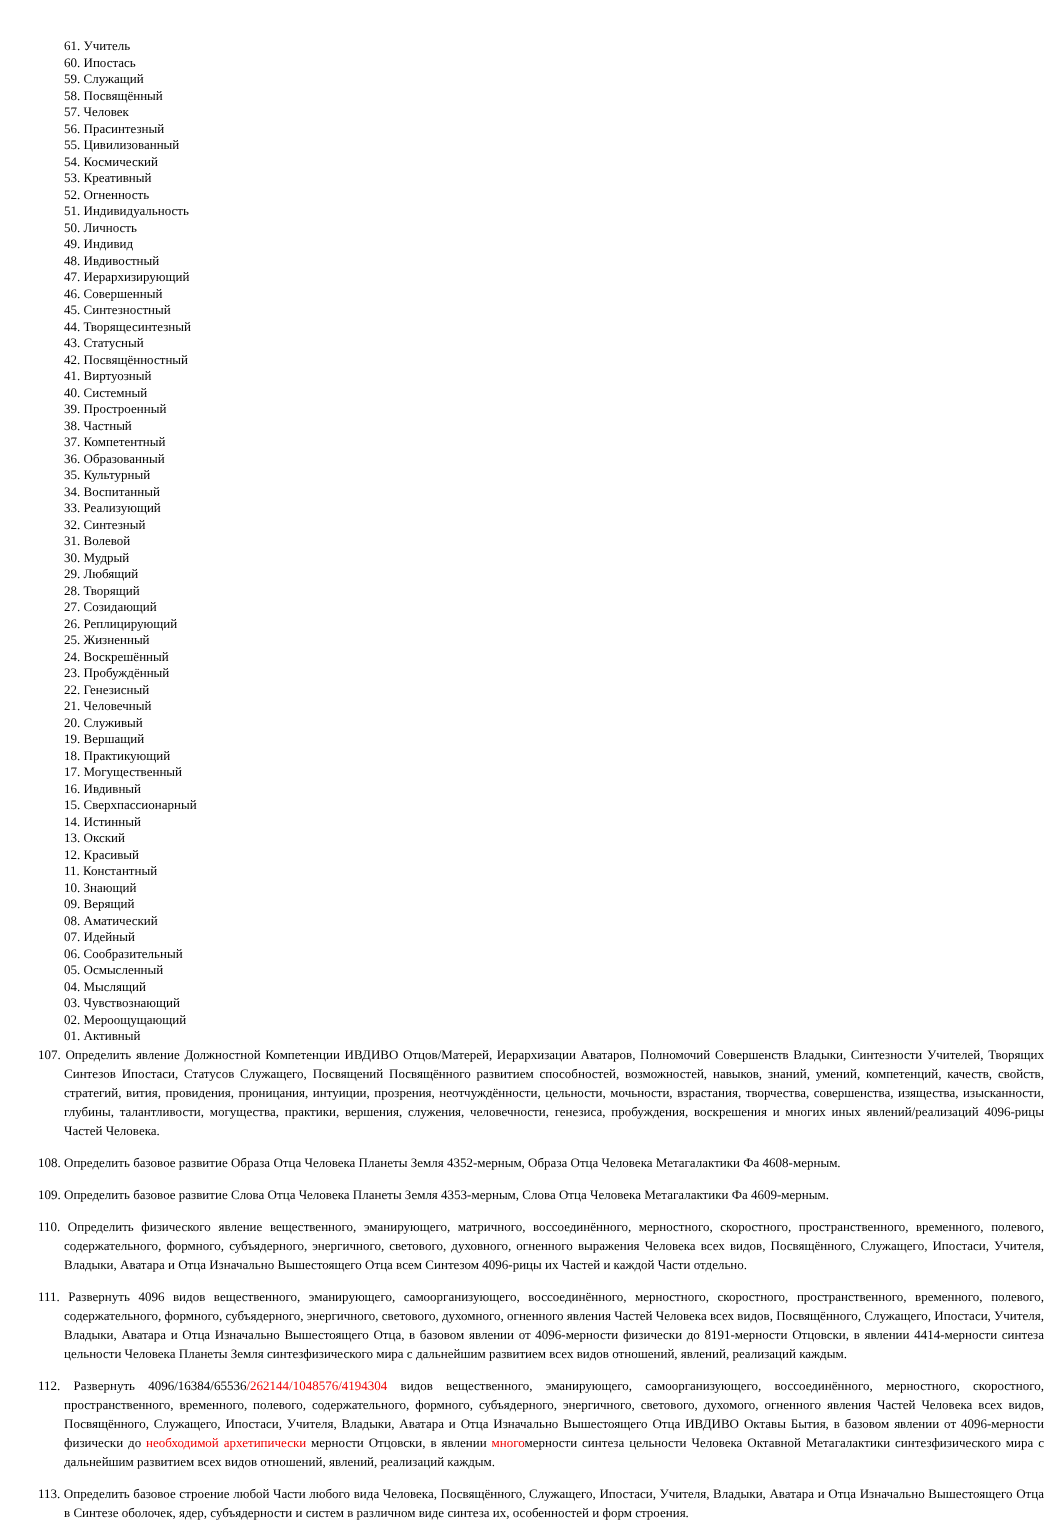61. Учитель
60. Ипостась
59. Служащий
58. Посвящённый
57. Человек
56. Прасинтезный
55. Цивилизованный
54. Космический
53. Креативный
52. Огненность
51. Индивидуальность
50. Личность
49. Индивид
48. Ивдивостный
47. Иерархизирующий
46. Совершенный
45. Синтезностный
44. Творящесинтезный
43. Статусный
42. Посвящённостный
41. Виртуозный
40. Системный
39. Простроенный
38. Частный
37. Компетентный
36. Образованный
35. Культурный
34. Воспитанный
33. Реализующий
32. Синтезный
31. Волевой
30. Мудрый
29. Любящий
28. Творящий
27. Созидающий
26. Реплицирующий
25. Жизненный
24. Воскрешённый
23. Пробуждённый
22. Генезисный
21. Человечный
20. Служивый
19. Вершащий
18. Практикующий
17. Могущественный
16. Ивдивный
15. Сверхпассионарный
14. Истинный
13. Окский
12. Красивый
11. Константный
10. Знающий
09. Верящий
08. Аматический
07. Идейный
06. Сообразительный
05. Осмысленный
04. Мыслящий
03. Чувствознающий
02. Мероощущающий
01. Активный
107. Определить явление Должностной Компетенции ИВДИВО Отцов/Матерей, Иерархизации Аватаров, Полномочий Совершенств Владыки, Синтезности Учителей, Творящих Синтезов Ипостаси, Статусов Служащего, Посвящений Посвящённого развитием способностей, возможностей, навыков, знаний, умений, компетенций, качеств, свойств, стратегий, вития, провидения, проницания, интуиции, прозрения, неотчуждённости, цельности, мочьности, взрастания, творчества, совершенства, изящества, изысканности, глубины, талантливости, могущества, практики, вершения, служения, человечности, генезиса, пробуждения, воскрешения и многих иных явлений/реализаций 4096-рицы Частей Человека.
108. Определить базовое развитие Образа Отца Человека Планеты Земля 4352-мерным, Образа Отца Человека Метагалактики Фа 4608-мерным.
109. Определить базовое развитие Слова Отца Человека Планеты Земля 4353-мерным, Слова Отца Человека Метагалактики Фа 4609-мерным.
110. Определить физического явление вещественного, эманирующего, матричного, воссоединённого, мерностного, скоростного, пространственного, временного, полевого, содержательного, формного, субъядерного, энергичного, светового, духовного, огненного выражения Человека всех видов, Посвящённого, Служащего, Ипостаси, Учителя, Владыки, Аватара и Отца Изначально Вышестоящего Отца всем Синтезом 4096-рицы их Частей и каждой Части отдельно.
111. Развернуть 4096 видов вещественного, эманирующего, самоорганизующего, воссоединённого, мерностного, скоростного, пространственного, временного, полевого, содержательного, формного, субъядерного, энергичного, светового, духомного, огненного явления Частей Человека всех видов, Посвящённого, Служащего, Ипостаси, Учителя, Владыки, Аватара и Отца Изначально Вышестоящего Отца, в базовом явлении от 4096-мерности физически до 8191-мерности Отцовски, в явлении 4414-мерности синтеза цельности Человека Планеты Земля синтезфизического мира с дальнейшим развитием всех видов отношений, явлений, реализаций каждым.
112. Развернуть 4096/16384/65536/262144/1048576/4194304 видов вещественного, эманирующего, самоорганизующего, воссоединённого, мерностного, скоростного, пространственного, временного, полевого, содержательного, формного, субъядерного, энергичного, светового, духомого, огненного явления Частей Человека всех видов, Посвящённого, Служащего, Ипостаси, Учителя, Владыки, Аватара и Отца Изначально Вышестоящего Отца ИВДИВО Октавы Бытия, в базовом явлении от 4096-мерности физически до необходимой архетипически мерности Отцовски, в явлении многомерности синтеза цельности Человека Октавной Метагалактики синтезфизического мира с дальнейшим развитием всех видов отношений, явлений, реализаций каждым.
113. Определить базовое строение любой Части любого вида Человека, Посвящённого, Служащего, Ипостаси, Учителя, Владыки, Аватара и Отца Изначально Вышестоящего Отца в Синтезе оболочек, ядер, субъядерности и систем в различном виде синтеза их, особенностей и форм строения.